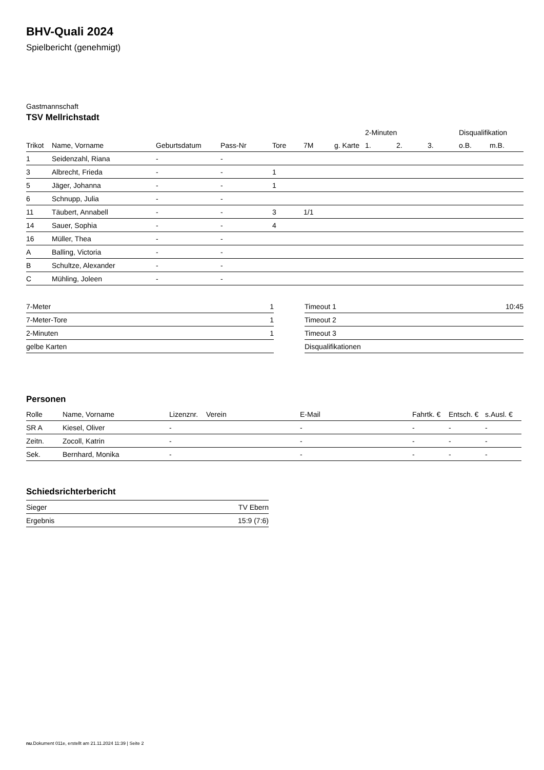BHV-Quali 2024
Spielbericht (genehmigt)
Gastmannschaft
TSV Mellrichstadt
| | | | | | | | 2-Minuten | | | Disqualifikation | |
| --- | --- | --- | --- | --- | --- | --- | --- | --- | --- | --- | --- |
| Trikot | Name, Vorname | Geburtsdatum | Pass-Nr | Tore | 7M | g. Karte | 1. | 2. | 3. | o.B. | m.B. |
| 1 | Seidenzahl, Riana | - | - | | | | | | | | |
| 3 | Albrecht, Frieda | - | - | 1 | | | | | | | |
| 5 | Jäger, Johanna | - | - | 1 | | | | | | | |
| 6 | Schnupp, Julia | - | - | | | | | | | | |
| 11 | Täubert, Annabell | - | - | 3 | 1/1 | | | | | | |
| 14 | Sauer, Sophia | - | - | 4 | | | | | | | |
| 16 | Müller, Thea | - | - | | | | | | | | |
| A | Balling, Victoria | - | - | | | | | | | | |
| B | Schultze, Alexander | - | - | | | | | | | | |
| C | Mühling, Joleen | - | - | | | | | | | | |
| 7-Meter | 1 |
| 7-Meter-Tore | 1 |
| 2-Minuten | 1 |
| gelbe Karten | |
| Timeout 1 | 10:45 |
| Timeout 2 | |
| Timeout 3 | |
| Disqualifikationen | |
Personen
| Rolle | Name, Vorname | Lizenznr. | Verein | E-Mail | Fahrtk. € | Entsch. € | s.Ausl. € |
| --- | --- | --- | --- | --- | --- | --- | --- |
| SR A | Kiesel, Oliver | - | | - | - | - | - |
| Zeitn. | Zocoll, Katrin | - | | - | - | - | - |
| Sek. | Bernhard, Monika | - | | - | - | - | - |
Schiedsrichterbericht
| Sieger | TV Ebern |
| Ergebnis | 15:9 (7:6) |
nu.Dokument 011e, erstellt am 21.11.2024 11:39 | Seite 2